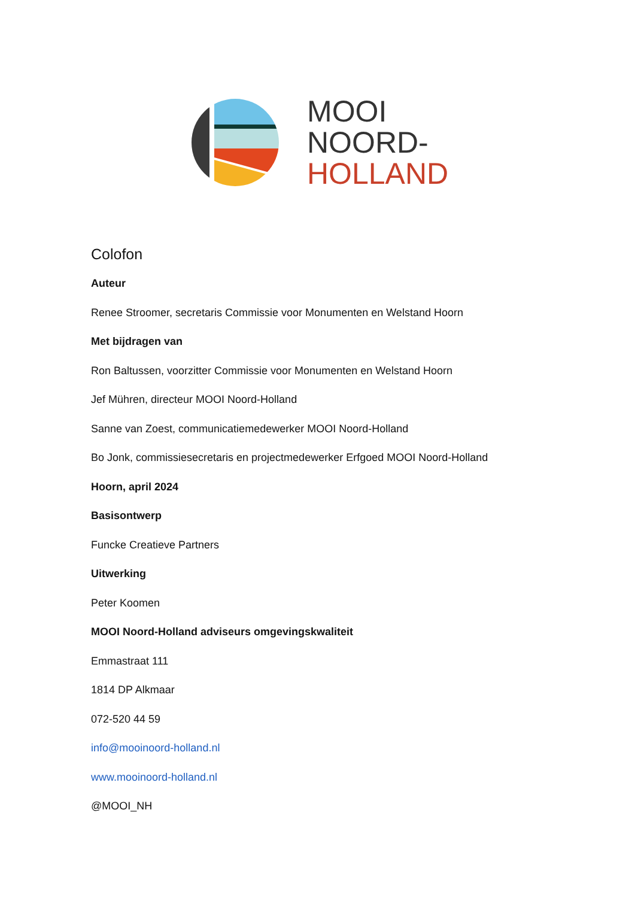MOOI
NOORD-
HOLLAND
Colofon
Auteur
Renee Stroomer, secretaris Commissie voor Monumenten en Welstand Hoorn
Met bijdragen van
Ron Baltussen, voorzitter Commissie voor Monumenten en Welstand Hoorn
Jef Mühren, directeur MOOI Noord-Holland
Sanne van Zoest, communicatiemedewerker MOOI Noord-Holland
Bo Jonk, commissiesecretaris en projectmedewerker Erfgoed MOOI Noord-Holland
Hoorn, april 2024
Basisontwerp
Funcke Creatieve Partners
Uitwerking
Peter Koomen
MOOI Noord-Holland adviseurs omgevingskwaliteit
Emmastraat 111
1814 DP Alkmaar
072-520 44 59
info@mooinoord-holland.nl
www.mooinoord-holland.nl
@MOOI_NH